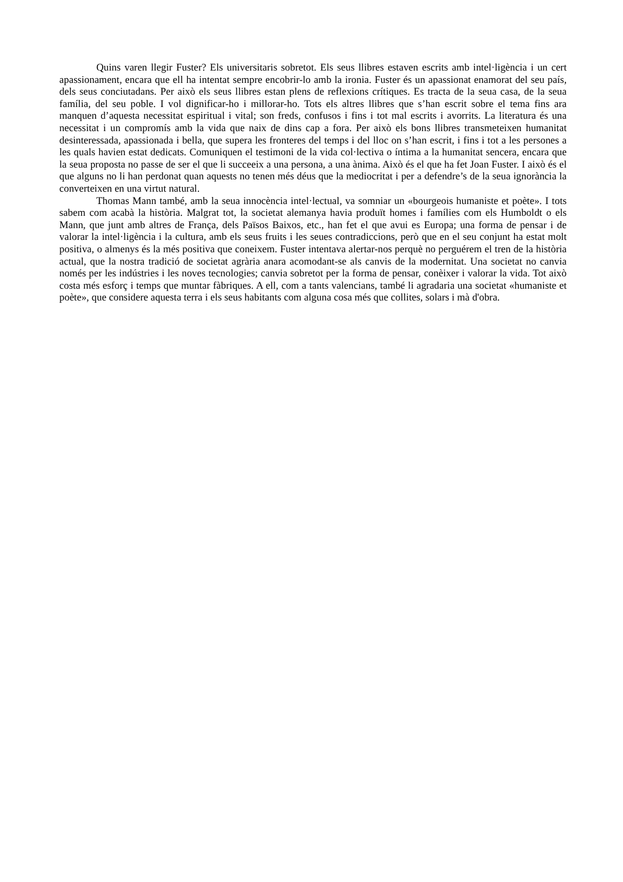Quins varen llegir Fuster? Els universitaris sobretot. Els seus llibres estaven escrits amb intel·ligència i un cert apassionament, encara que ell ha intentat sempre encobrir-lo amb la ironia. Fuster és un apassionat enamorat del seu país, dels seus conciutadans. Per això els seus llibres estan plens de reflexions crítiques. Es tracta de la seua casa, de la seua família, del seu poble. I vol dignificar-ho i millorar-ho. Tots els altres llibres que s’han escrit sobre el tema fins ara manquen d’aquesta necessitat espiritual i vital; son freds, confusos i fins i tot mal escrits i avorrits. La literatura és una necessitat i un compromís amb la vida que naix de dins cap a fora. Per això els bons llibres transmeteixen humanitat desinteressada, apassionada i bella, que supera les fronteres del temps i del lloc on s’han escrit, i fins i tot a les persones a les quals havien estat dedicats. Comuniquen el testimoni de la vida col·lectiva o íntima a la humanitat sencera, encara que la seua proposta no passe de ser el que li succeeix a una persona, a una ànima. Això és el que ha fet Joan Fuster. I això és el que alguns no li han perdonat quan aquests no tenen més déus que la mediocritat i per a defendre’s de la seua ignorància la converteixen en una virtut natural.
Thomas Mann també, amb la seua innocència intel·lectual, va somniar un «bourgeois humaniste et poète». I tots sabem com acabà la història. Malgrat tot, la societat alemanya havia produït homes i famílies com els Humboldt o els Mann, que junt amb altres de França, dels Països Baixos, etc., han fet el que avui es Europa; una forma de pensar i de valorar la intel·ligència i la cultura, amb els seus fruits i les seues contradiccions, però que en el seu conjunt ha estat molt positiva, o almenys és la més positiva que coneixem. Fuster intentava alertar-nos perquè no perguérem el tren de la història actual, que la nostra tradició de societat agrària anara acomodant-se als canvis de la modernitat. Una societat no canvia només per les indústries i les noves tecnologies; canvia sobretot per la forma de pensar, conèixer i valorar la vida. Tot això costa més esforç i temps que muntar fàbriques. A ell, com a tants valencians, també li agradaria una societat «humaniste et poète», que considere aquesta terra i els seus habitants com alguna cosa més que collites, solars i mà d'obra.